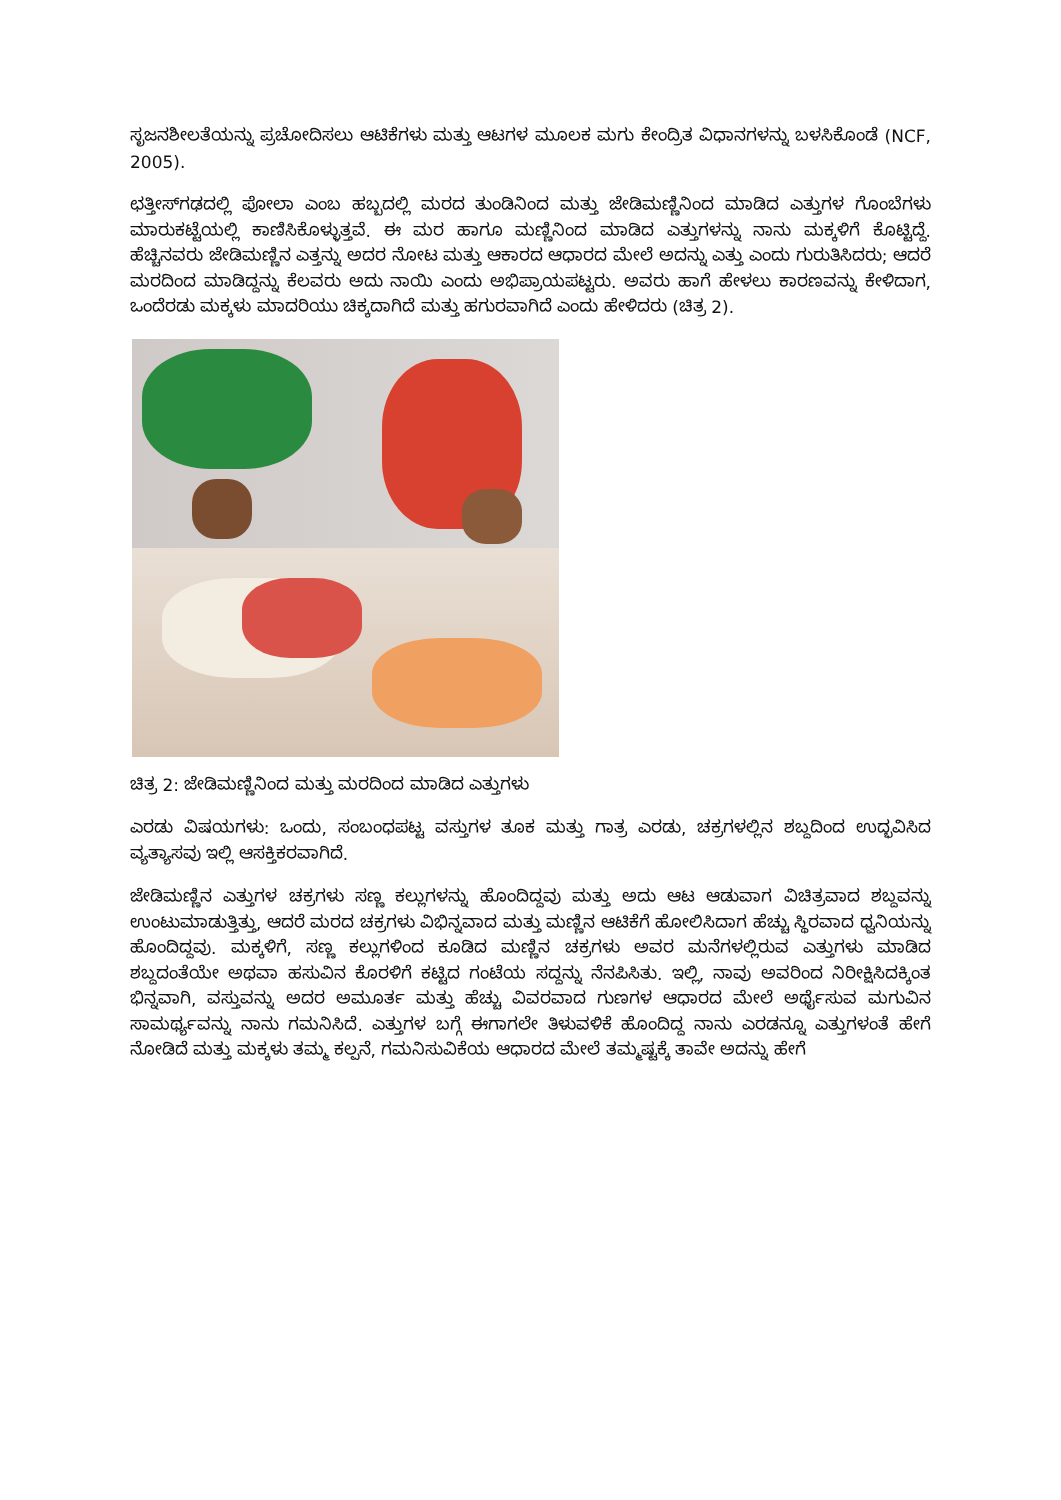ಸೃಜನಶೀಲತೆಯನ್ನು ಪ್ರಚೋದಿಸಲು ಆಟಿಕೆಗಳು ಮತ್ತು ಆಟಗಳ ಮೂಲಕ ಮಗು ಕೇಂದ್ರಿತ ವಿಧಾನಗಳನ್ನು ಬಳಸಿಕೊಂಡೆ (NCF, 2005).
ಛತ್ತೀಸ್‌ಗಢದಲ್ಲಿ ಪೋಲಾ ಎಂಬ ಹಬ್ಬದಲ್ಲಿ ಮರದ ತುಂಡಿನಿಂದ ಮತ್ತು ಜೇಡಿಮಣ್ಣಿನಿಂದ ಮಾಡಿದ ಎತ್ತುಗಳ ಗೊಂಬೆಗಳು ಮಾರುಕಟ್ಟೆಯಲ್ಲಿ ಕಾಣಿಸಿಕೊಳ್ಳುತ್ತವೆ. ಈ ಮರ ಹಾಗೂ ಮಣ್ಣಿನಿಂದ ಮಾಡಿದ ಎತ್ತುಗಳನ್ನು ನಾನು ಮಕ್ಕಳಿಗೆ ಕೊಟ್ಟಿದ್ದೆ. ಹೆಚ್ಚಿನವರು ಜೇಡಿಮಣ್ಣಿನ ಎತ್ತನ್ನು ಅದರ ನೋಟ ಮತ್ತು ಆಕಾರದ ಆಧಾರದ ಮೇಲೆ ಅದನ್ನು ಎತ್ತು ಎಂದು ಗುರುತಿಸಿದರು; ಆದರೆ ಮರದಿಂದ ಮಾಡಿದ್ದನ್ನು ಕೆಲವರು ಅದು ನಾಯಿ ಎಂದು ಅಭಿಪ್ರಾಯಪಟ್ಟರು. ಅವರು ಹಾಗೆ ಹೇಳಲು ಕಾರಣವನ್ನು ಕೇಳಿದಾಗ, ಒಂದೆರಡು ಮಕ್ಕಳು ಮಾದರಿಯು ಚಿಕ್ಕದಾಗಿದೆ ಮತ್ತು ಹಗುರವಾಗಿದೆ ಎಂದು ಹೇಳಿದರು (ಚಿತ್ರ 2).
ಚಿತ್ರ 2: ಜೇಡಿಮಣ್ಣಿನಿಂದ ಮತ್ತು ಮರದಿಂದ ಮಾಡಿದ ಎತ್ತುಗಳು
ಎರಡು ವಿಷಯಗಳು: ಒಂದು, ಸಂಬಂಧಪಟ್ಟ ವಸ್ತುಗಳ ತೂಕ ಮತ್ತು ಗಾತ್ರ ಎರಡು, ಚಕ್ರಗಳಲ್ಲಿನ ಶಬ್ದದಿಂದ ಉದ್ಭವಿಸಿದ ವ್ಯತ್ಯಾಸವು ಇಲ್ಲಿ ಆಸಕ್ತಿಕರವಾಗಿದೆ.
ಜೇಡಿಮಣ್ಣಿನ ಎತ್ತುಗಳ ಚಕ್ರಗಳು ಸಣ್ಣ ಕಲ್ಲುಗಳನ್ನು ಹೊಂದಿದ್ದವು ಮತ್ತು ಅದು ಆಟ ಆಡುವಾಗ ವಿಚಿತ್ರವಾದ ಶಬ್ದವನ್ನು ಉಂಟುಮಾಡುತ್ತಿತ್ತು, ಆದರೆ ಮರದ ಚಕ್ರಗಳು ವಿಭಿನ್ನವಾದ ಮತ್ತು ಮಣ್ಣಿನ ಆಟಿಕೆಗೆ ಹೋಲಿಸಿದಾಗ ಹೆಚ್ಚು ಸ್ಥಿರವಾದ ಧ್ವನಿಯನ್ನು ಹೊಂದಿದ್ದವು. ಮಕ್ಕಳಿಗೆ, ಸಣ್ಣ ಕಲ್ಲುಗಳಿಂದ ಕೂಡಿದ ಮಣ್ಣಿನ ಚಕ್ರಗಳು ಅವರ ಮನೆಗಳಲ್ಲಿರುವ ಎತ್ತುಗಳು ಮಾಡಿದ ಶಬ್ದದಂತೆಯೇ ಅಥವಾ ಹಸುವಿನ ಕೊರಳಿಗೆ ಕಟ್ಟಿದ ಗಂಟೆಯ ಸದ್ದನ್ನು ನೆನಪಿಸಿತು. ಇಲ್ಲಿ, ನಾವು ಅವರಿಂದ ನಿರೀಕ್ಷಿಸಿದಕ್ಕಿಂತ ಭಿನ್ನವಾಗಿ, ವಸ್ತುವನ್ನು ಅದರ ಅಮೂರ್ತ ಮತ್ತು ಹೆಚ್ಚು ವಿವರವಾದ ಗುಣಗಳ ಆಧಾರದ ಮೇಲೆ ಅರ್ಥೈಸುವ ಮಗುವಿನ ಸಾಮರ್ಥ್ಯವನ್ನು ನಾನು ಗಮನಿಸಿದೆ. ಎತ್ತುಗಳ ಬಗ್ಗೆ ಈಗಾಗಲೇ ತಿಳುವಳಿಕೆ ಹೊಂದಿದ್ದ ನಾನು ಎರಡನ್ನೂ ಎತ್ತುಗಳಂತೆ ಹೇಗೆ ನೋಡಿದೆ ಮತ್ತು ಮಕ್ಕಳು ತಮ್ಮ ಕಲ್ಪನೆ, ಗಮನಿಸುವಿಕೆಯ ಆಧಾರದ ಮೇಲೆ ತಮ್ಮಷ್ಟಕ್ಕೆ ತಾವೇ ಅದನ್ನು ಹೇಗೆ